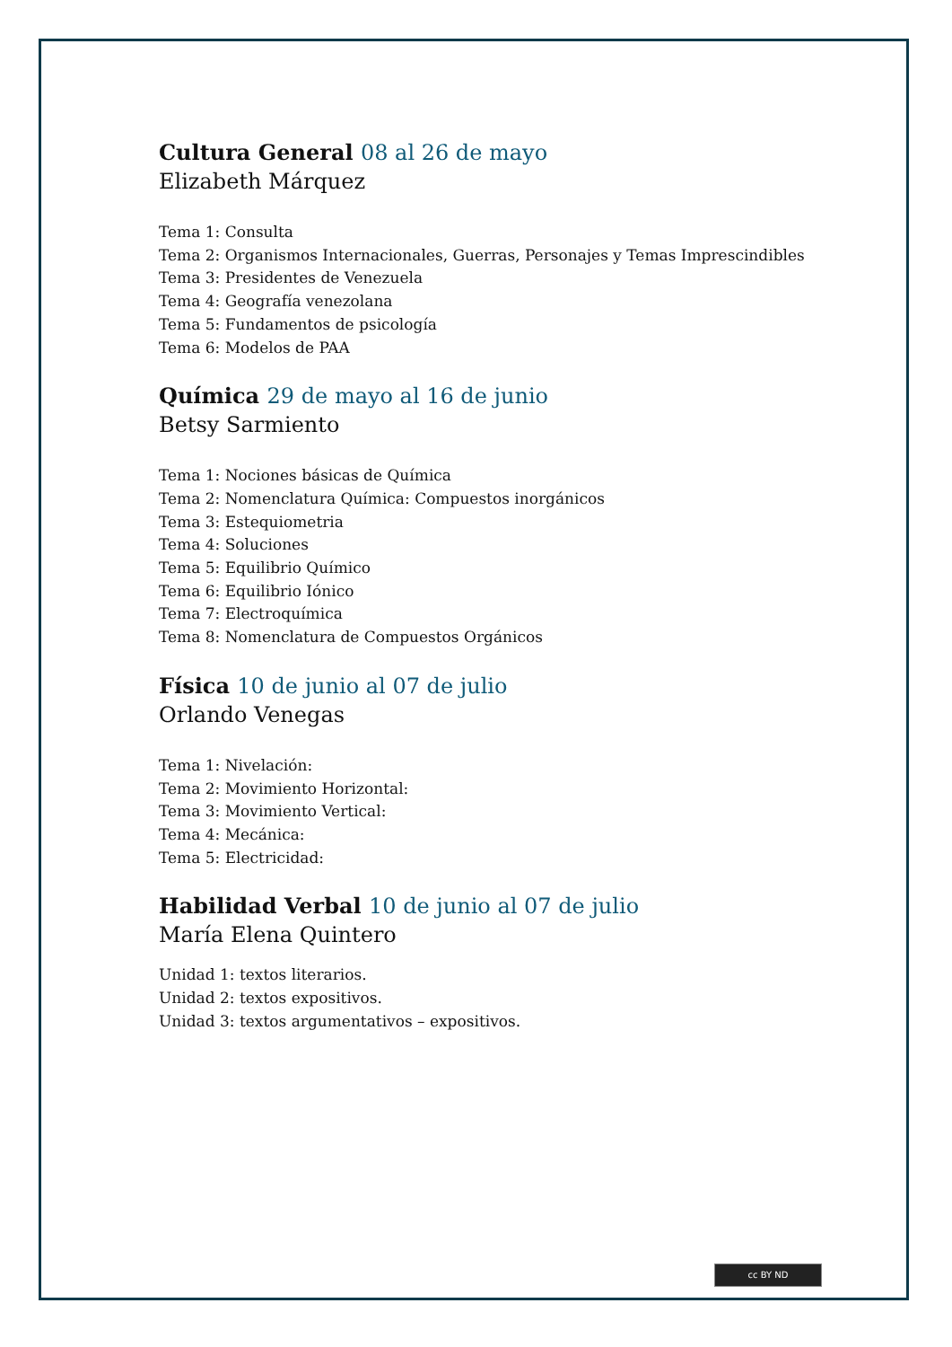Cultura General 08 al 26 de mayo
Elizabeth Márquez
Tema 1: Consulta
Tema 2: Organismos Internacionales, Guerras, Personajes y Temas Imprescindibles
Tema 3: Presidentes de Venezuela
Tema 4: Geografía venezolana
Tema 5: Fundamentos de psicología
Tema 6: Modelos de PAA
Química 29 de mayo al 16 de junio
Betsy Sarmiento
Tema 1: Nociones básicas de Química
Tema 2: Nomenclatura Química: Compuestos inorgánicos
Tema 3: Estequiometria
Tema 4: Soluciones
Tema 5: Equilibrio Químico
Tema 6: Equilibrio Iónico
Tema 7: Electroquímica
Tema 8: Nomenclatura de Compuestos Orgánicos
Física 10 de junio al 07 de julio
Orlando Venegas
Tema 1: Nivelación:
Tema 2: Movimiento Horizontal:
Tema 3: Movimiento Vertical:
Tema 4: Mecánica:
Tema 5: Electricidad:
Habilidad Verbal 10 de junio al 07 de julio
María Elena Quintero
Unidad 1: textos literarios.
Unidad 2: textos expositivos.
Unidad 3: textos argumentativos – expositivos.
cc BY ND